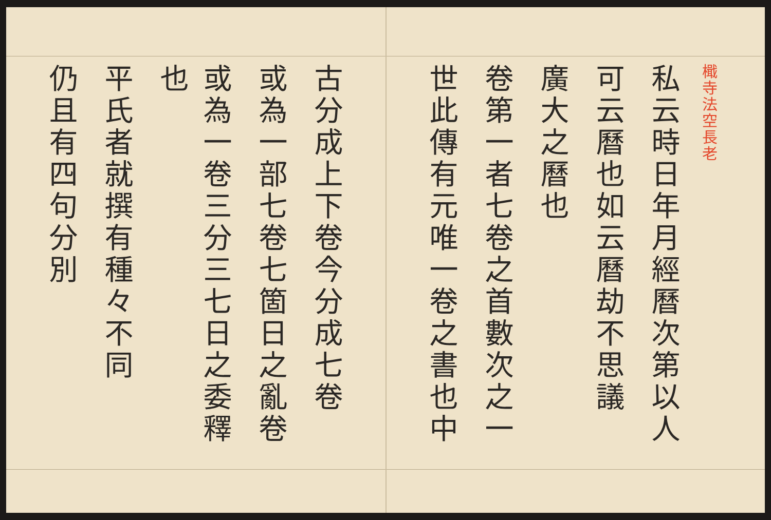檝寺法空長老
私云時日年月經曆次第以人
可云曆也如云曆劫不思議
廣大之曆也
卷第一者七卷之首數次之一
世此傳有元唯一卷之書也中
古分成上下卷今分成七卷
或為一部七卷七箇日之亂卷
或為一卷三分三七日之委釋也
平氏者就撰有種々不同
仍且有四句分別